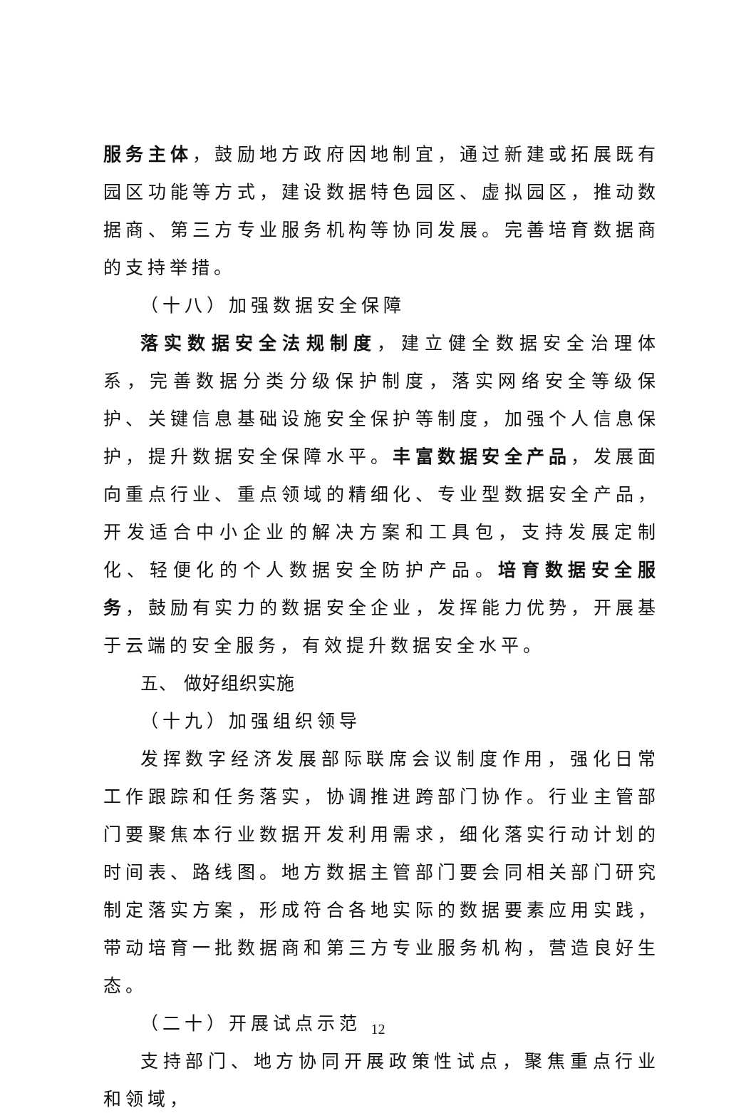服务主体，鼓励地方政府因地制宜，通过新建或拓展既有园区功能等方式，建设数据特色园区、虚拟园区，推动数据商、第三方专业服务机构等协同发展。完善培育数据商的支持举措。
（十八）加强数据安全保障
落实数据安全法规制度，建立健全数据安全治理体系，完善数据分类分级保护制度，落实网络安全等级保护、关键信息基础设施安全保护等制度，加强个人信息保护，提升数据安全保障水平。丰富数据安全产品，发展面向重点行业、重点领域的精细化、专业型数据安全产品，开发适合中小企业的解决方案和工具包，支持发展定制化、轻便化的个人数据安全防护产品。培育数据安全服务，鼓励有实力的数据安全企业，发挥能力优势，开展基于云端的安全服务，有效提升数据安全水平。
五、 做好组织实施
（十九）加强组织领导
发挥数字经济发展部际联席会议制度作用，强化日常工作跟踪和任务落实，协调推进跨部门协作。行业主管部门要聚焦本行业数据开发利用需求，细化落实行动计划的时间表、路线图。地方数据主管部门要会同相关部门研究制定落实方案，形成符合各地实际的数据要素应用实践，带动培育一批数据商和第三方专业服务机构，营造良好生态。
（二十）开展试点示范
支持部门、地方协同开展政策性试点，聚焦重点行业和领域，
12